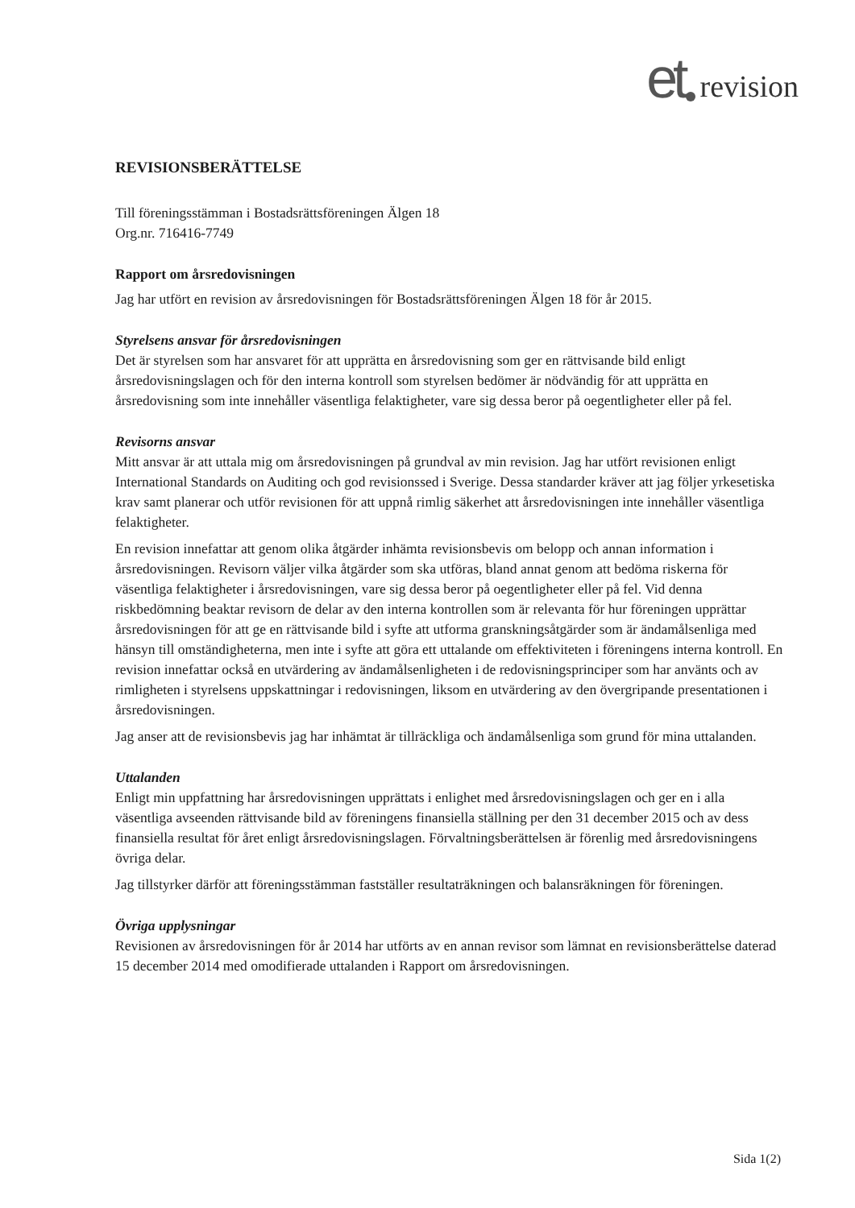et revision
REVISIONSBERÄTTELSE
Till föreningsstämman i Bostadsrättsföreningen Älgen 18
Org.nr. 716416-7749
Rapport om årsredovisningen
Jag har utfört en revision av årsredovisningen för Bostadsrättsföreningen Älgen 18 för år 2015.
Styrelsens ansvar för årsredovisningen
Det är styrelsen som har ansvaret för att upprätta en årsredovisning som ger en rättvisande bild enligt årsredovisningslagen och för den interna kontroll som styrelsen bedömer är nödvändig för att upprätta en årsredovisning som inte innehåller väsentliga felaktigheter, vare sig dessa beror på oegentligheter eller på fel.
Revisorns ansvar
Mitt ansvar är att uttala mig om årsredovisningen på grundval av min revision. Jag har utfört revisionen enligt International Standards on Auditing och god revisionssed i Sverige. Dessa standarder kräver att jag följer yrkesetiska krav samt planerar och utför revisionen för att uppnå rimlig säkerhet att årsredovisningen inte innehåller väsentliga felaktigheter.
En revision innefattar att genom olika åtgärder inhämta revisionsbevis om belopp och annan information i årsredovisningen. Revisorn väljer vilka åtgärder som ska utföras, bland annat genom att bedöma riskerna för väsentliga felaktigheter i årsredovisningen, vare sig dessa beror på oegentligheter eller på fel. Vid denna riskbedömning beaktar revisorn de delar av den interna kontrollen som är relevanta för hur föreningen upprättar årsredovisningen för att ge en rättvisande bild i syfte att utforma granskningsåtgärder som är ändamålsenliga med hänsyn till omständigheterna, men inte i syfte att göra ett uttalande om effektiviteten i föreningens interna kontroll. En revision innefattar också en utvärdering av ändamålsenligheten i de redovisningsprinciper som har använts och av rimligheten i styrelsens uppskattningar i redovisningen, liksom en utvärdering av den övergripande presentationen i årsredovisningen.
Jag anser att de revisionsbevis jag har inhämtat är tillräckliga och ändamålsenliga som grund för mina uttalanden.
Uttalanden
Enligt min uppfattning har årsredovisningen upprättats i enlighet med årsredovisningslagen och ger en i alla väsentliga avseenden rättvisande bild av föreningens finansiella ställning per den 31 december 2015 och av dess finansiella resultat för året enligt årsredovisningslagen. Förvaltningsberättelsen är förenlig med årsredovisningens övriga delar.
Jag tillstyrker därför att föreningsstämman fastställer resultaträkningen och balansräkningen för föreningen.
Övriga upplysningar
Revisionen av årsredovisningen för år 2014 har utförts av en annan revisor som lämnat en revisionsberättelse daterad 15 december 2014 med omodifierade uttalanden i Rapport om årsredovisningen.
Sida 1(2)